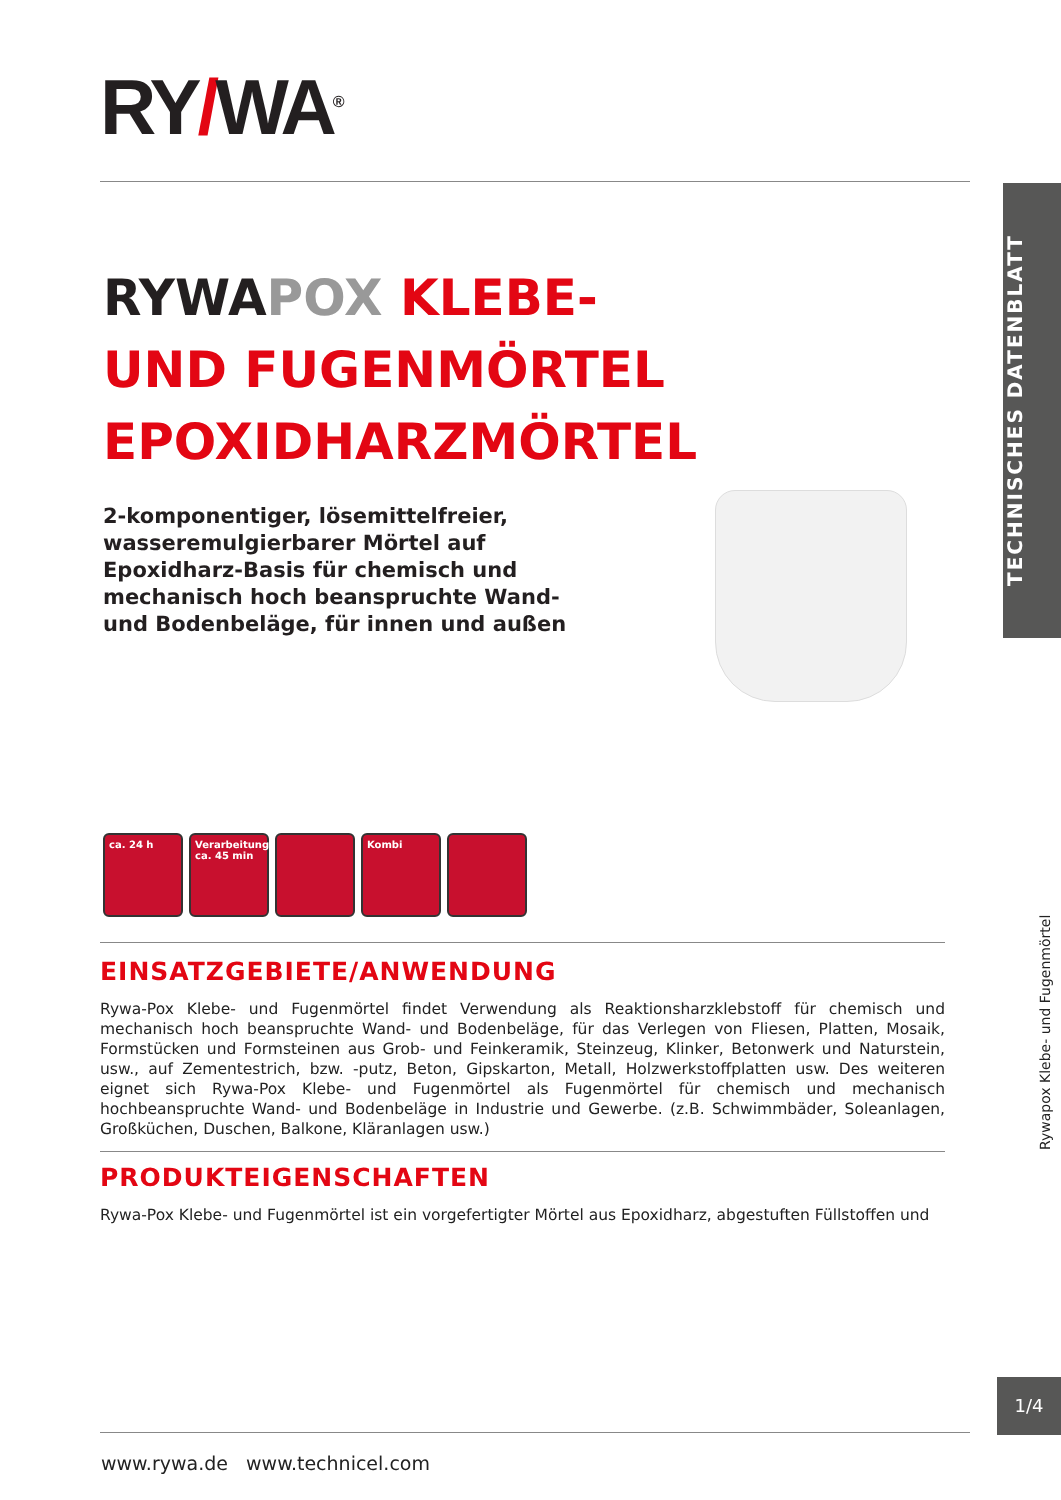RY/WA<sup>®</sup>
TECHNISCHES DATENBLATT
RYWA POX KLEBE- UND FUGENMÖRTEL EPOXIDHARZMÖRTEL
2-komponentiger, lösemittelfreier, wasseremulgierbarer Mörtel auf Epoxidharz-Basis für chemisch und mechanisch hoch beanspruchte Wand- und Bodenbeläge, für innen und außen
ca. 24 h Verarbeitungszeit ca. 45 min
Kombi
Rywapox Klebe- und Fugenmörtel
EINSATZGEBIETE/ANWENDUNG
Rywa-Pox Klebe- und Fugenmörtel findet Verwendung als Reaktionsharzklebstoff für chemisch und mechanisch hoch beanspruchte Wand- und Bodenbeläge, für das Verlegen von Fliesen, Platten, Mosaik, Formstücken und Formsteinen aus Grob- und Feinkeramik, Steinzeug, Klinker, Betonwerk und Naturstein, usw., auf Zementestrich, bzw. -putz, Beton, Gipskarton, Metall, Holzwerkstoffplatten usw. Des weiteren eignet sich Rywa-Pox Klebe- und Fugenmörtel als Fugenmörtel für chemisch und mechanisch hochbeanspruchte Wand- und Bodenbeläge in Industrie und Gewerbe. (z.B. Schwimmbäder, Soleanlagen, Großküchen, Duschen, Balkone, Kläranlagen usw.)
PRODUKTEIGENSCHAFTEN
Rywa-Pox Klebe- und Fugenmörtel ist ein vorgefertigter Mörtel aus Epoxidharz, abgestuften Füllstoffen und
1/4
www.rywa.de www.technicel.com